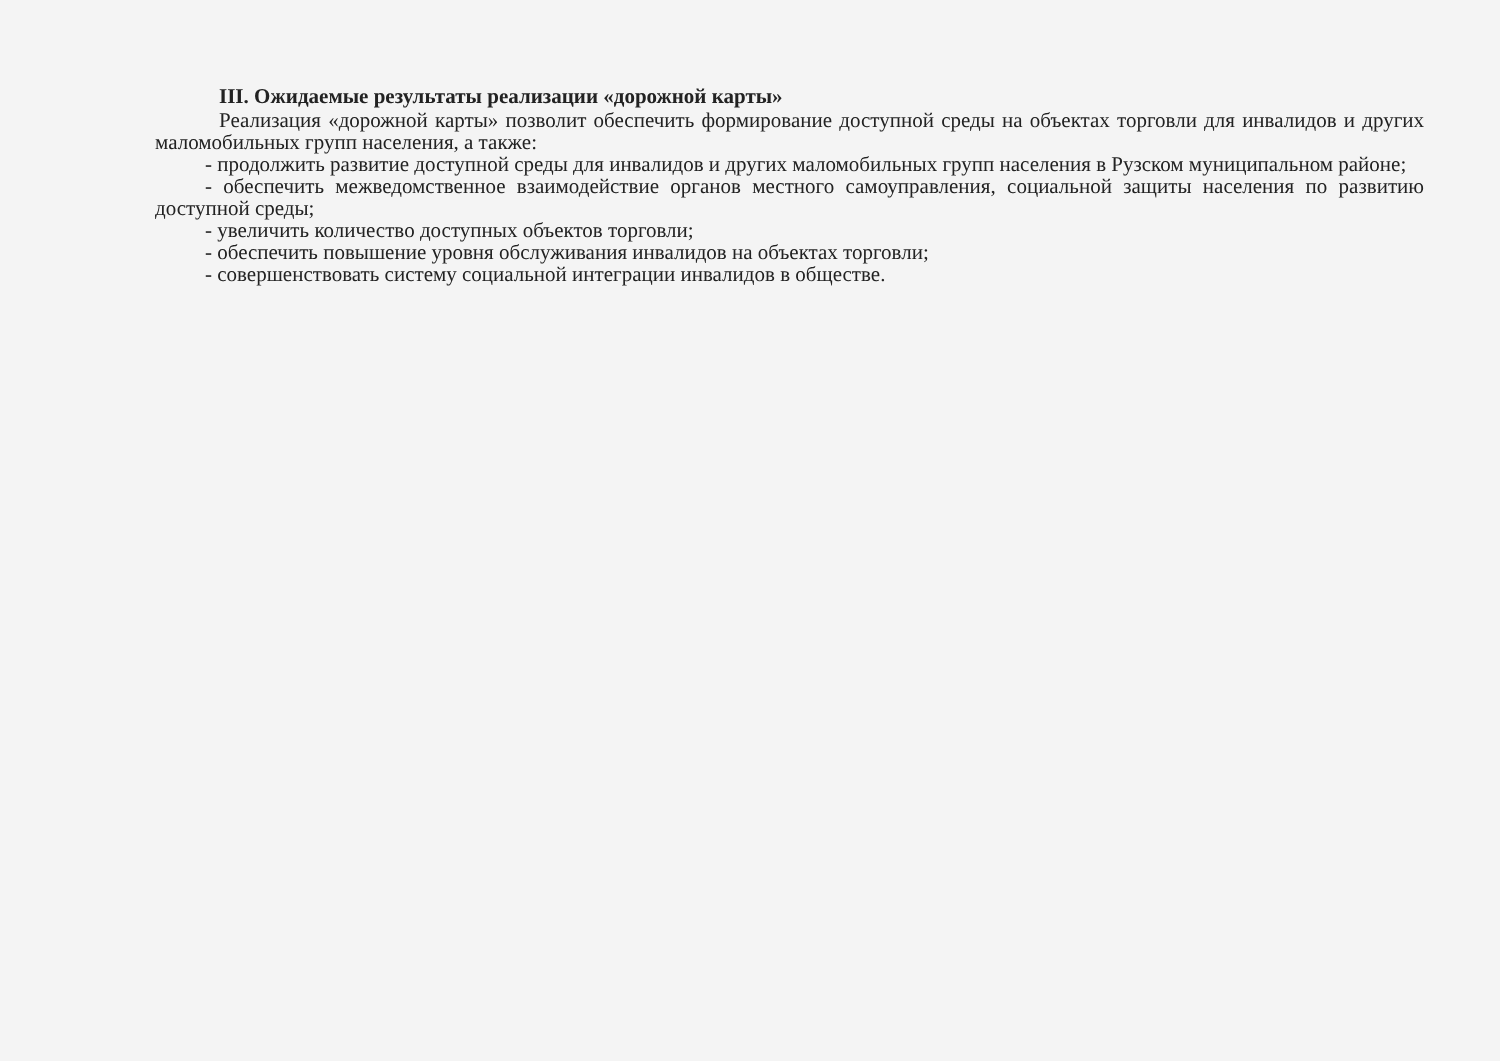III. Ожидаемые результаты реализации «дорожной карты»
Реализация «дорожной карты» позволит обеспечить формирование доступной среды на объектах торговли для инвалидов и других маломобильных групп населения, а также:
- продолжить развитие доступной среды для инвалидов и других маломобильных групп населения в Рузском муниципальном районе;
- обеспечить межведомственное взаимодействие органов местного самоуправления, социальной защиты населения по развитию доступной среды;
- увеличить количество доступных объектов торговли;
- обеспечить повышение уровня обслуживания инвалидов на объектах торговли;
- совершенствовать систему социальной интеграции инвалидов в обществе.